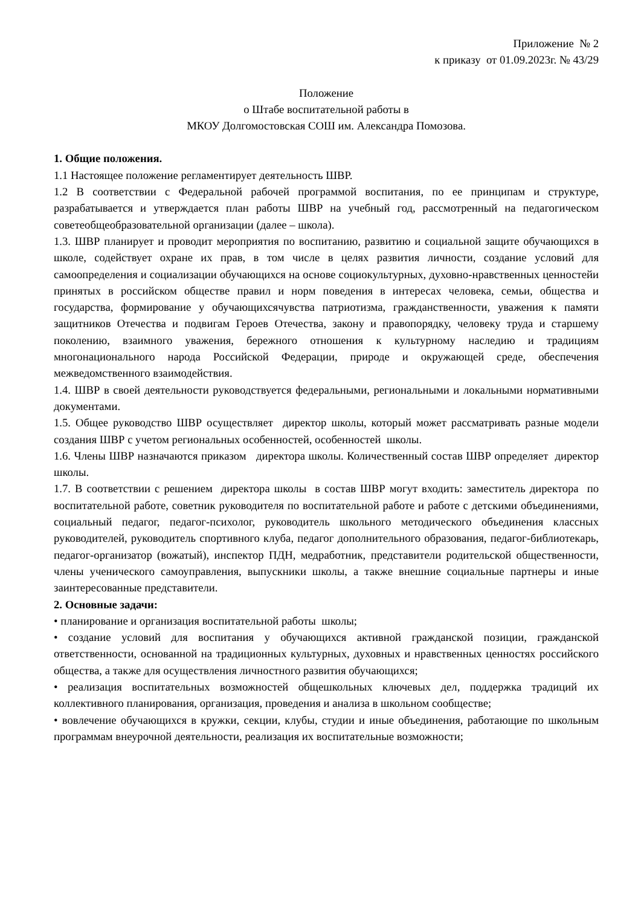Приложение № 2
к приказу от 01.09.2023г. № 43/29
Положение
о Штабе воспитательной работы в
МКОУ Долгомостовская СОШ им. Александра Помозова.
1. Общие положения.
1.1 Настоящее положение регламентирует деятельность ШВР.
1.2 В соответствии с Федеральной рабочей программой воспитания, по ее принципам и структуре, разрабатывается и утверждается план работы ШВР на учебный год, рассмотренный на педагогическом советеобщеобразовательной организации (далее – школа).
1.3. ШВР планирует и проводит мероприятия по воспитанию, развитию и социальной защите обучающихся в школе, содействует охране их прав, в том числе в целях развития личности, создание условий для самоопределения и социализации обучающихся на основе социокультурных, духовно-нравственных ценностейи принятых в российском обществе правил и норм поведения в интересах человека, семьи, общества и государства, формирование у обучающихсячувства патриотизма, гражданственности, уважения к памяти защитников Отечества и подвигам Героев Отечества, закону и правопорядку, человеку труда и старшему поколению, взаимного уважения, бережного отношения к культурному наследию и традициям многонационального народа Российской Федерации, природе и окружающей среде, обеспечения межведомственного взаимодействия.
1.4. ШВР в своей деятельности руководствуется федеральными, региональными и локальными нормативными документами.
1.5. Общее руководство ШВР осуществляет директор школы, который может рассматривать разные модели создания ШВР с учетом региональных особенностей, особенностей школы.
1.6. Члены ШВР назначаются приказом директора школы. Количественный состав ШВР определяет директор школы.
1.7. В соответствии с решением директора школы в состав ШВР могут входить: заместитель директора по воспитательной работе, советник руководителя по воспитательной работе и работе с детскими объединениями, социальный педагог, педагог-психолог, руководитель школьного методического объединения классных руководителей, руководитель спортивного клуба, педагог дополнительного образования, педагог-библиотекарь, педагог-организатор (вожатый), инспектор ПДН, медработник, представители родительской общественности, члены ученического самоуправления, выпускники школы, а также внешние социальные партнеры и иные заинтересованные представители.
2. Основные задачи:
• планирование и организация воспитательной работы школы;
• создание условий для воспитания у обучающихся активной гражданской позиции, гражданской ответственности, основанной на традиционных культурных, духовных и нравственных ценностях российского общества, а также для осуществления личностного развития обучающихся;
• реализация воспитательных возможностей общешкольных ключевых дел, поддержка традиций их коллективного планирования, организация, проведения и анализа в школьном сообществе;
• вовлечение обучающихся в кружки, секции, клубы, студии и иные объединения, работающие по школьным программам внеурочной деятельности, реализация их воспитательные возможности;